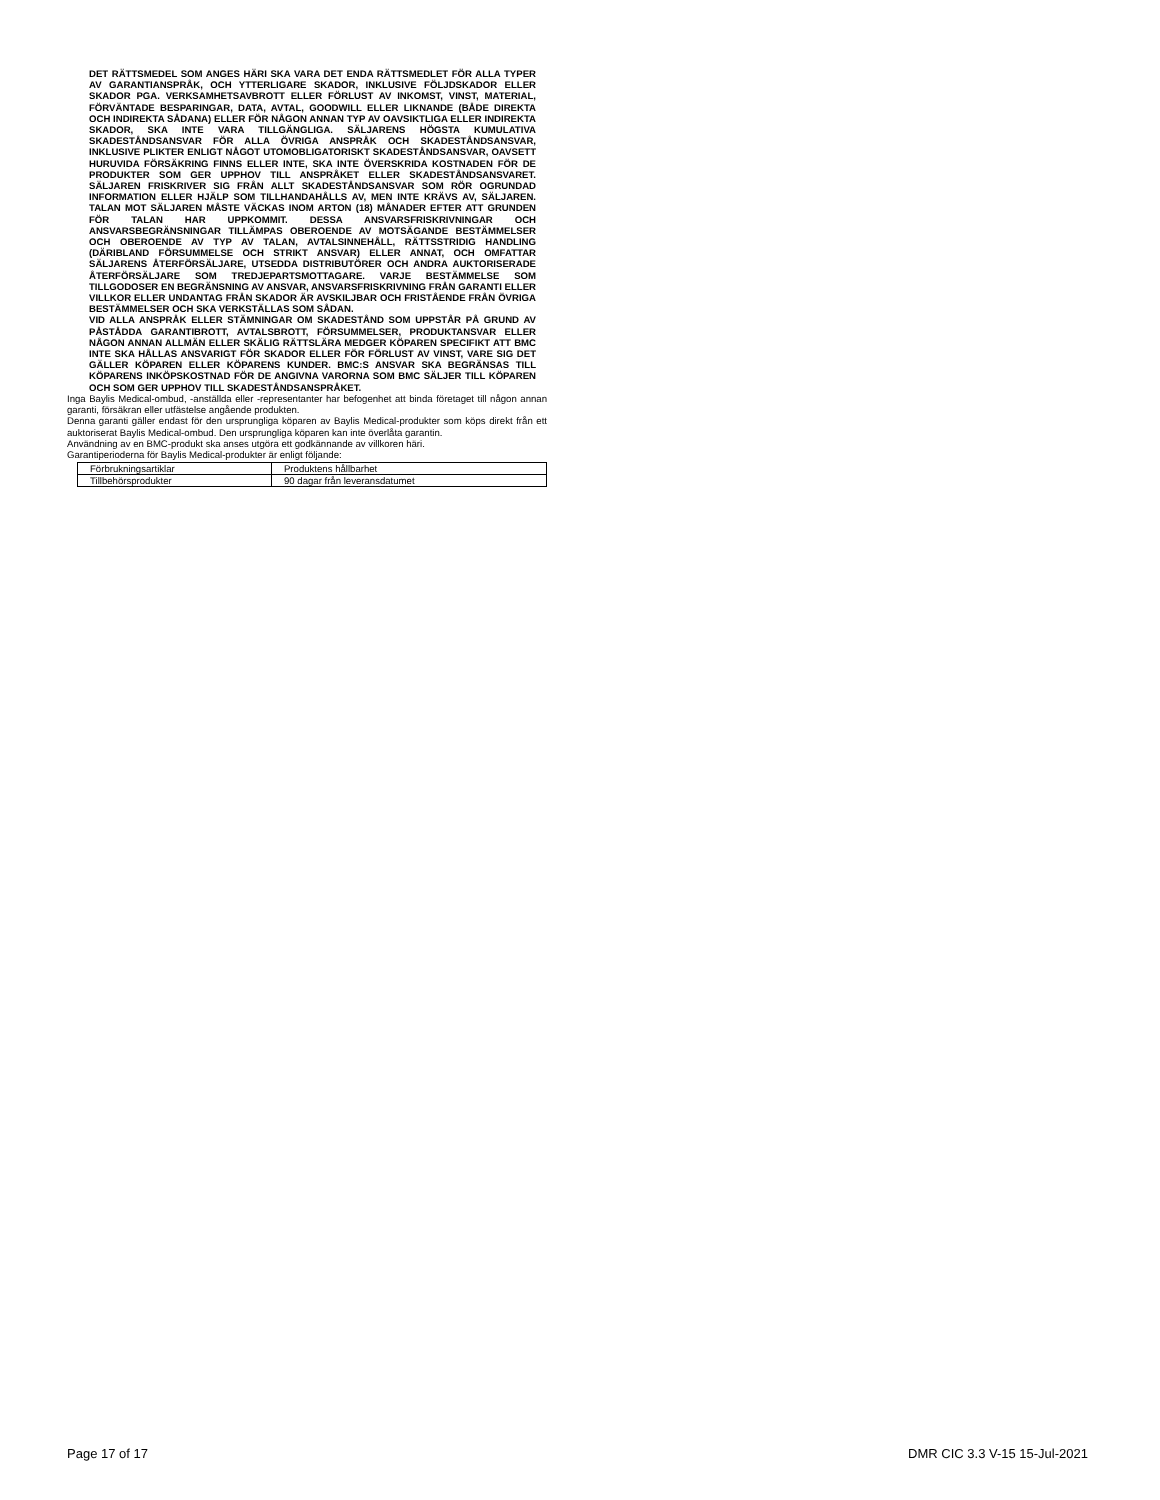DET RÄTTSMEDEL SOM ANGES HÄRI SKA VARA DET ENDA RÄTTSMEDLET FÖR ALLA TYPER AV GARANTIANSPRÅK, OCH YTTERLIGARE SKADOR, INKLUSIVE FÖLJDSKADOR ELLER SKADOR PGA. VERKSAMHETSAVBROTT ELLER FÖRLUST AV INKOMST, VINST, MATERIAL, FÖRVÄNTADE BESPARINGAR, DATA, AVTAL, GOODWILL ELLER LIKNANDE (BÅDE DIREKTA OCH INDIREKTA SÅDANA) ELLER FÖR NÅGON ANNAN TYP AV OAVSIKTLIGA ELLER INDIREKTA SKADOR, SKA INTE VARA TILLGÄNGLIGA. SÄLJARENS HÖGSTA KUMULATIVA SKADESTÅNDSANSVAR FÖR ALLA ÖVRIGA ANSPRÅK OCH SKADESTÅNDSANSVAR, INKLUSIVE PLIKTER ENLIGT NÅGOT UTOMOBLIGATORISKT SKADESTÅNDSANSVAR, OAVSETT HURUVIDA FÖRSÄKRING FINNS ELLER INTE, SKA INTE ÖVERSKRIDA KOSTNADEN FÖR DE PRODUKTER SOM GER UPPHOV TILL ANSPRÅKET ELLER SKADESTÅNDSANSVARET. SÄLJAREN FRISKRIVER SIG FRÅN ALLT SKADESTÅNDSANSVAR SOM RÖR OGRUNDAD INFORMATION ELLER HJÄLP SOM TILLHANDAHÅLLS AV, MEN INTE KRÄVS AV, SÄLJAREN. TALAN MOT SÄLJAREN MÅSTE VÄCKAS INOM ARTON (18) MÅNADER EFTER ATT GRUNDEN FÖR TALAN HAR UPPKOMMIT. DESSA ANSVARSFRISKRIVNINGAR OCH ANSVARSBEGRÄNSNINGAR TILLÄMPAS OBEROENDE AV MOTSÄGANDE BESTÄMMELSER OCH OBEROENDE AV TYP AV TALAN, AVTALSINNEHÅLL, RÄTTSSTRIDIG HANDLING (DÄRIBLAND FÖRSUMMELSE OCH STRIKT ANSVAR) ELLER ANNAT, OCH OMFATTAR SÄLJARENS ÅTERFÖRSÄLJARE, UTSEDDA DISTRIBUTÖRER OCH ANDRA AUKTORISERADE ÅTERFÖRSÄLJARE SOM TREDJEPARTSMOTTAGARE. VARJE BESTÄMMELSE SOM TILLGODOSER EN BEGRÄNSNING AV ANSVAR, ANSVARSFRISKRIVNING FRÅN GARANTI ELLER VILLKOR ELLER UNDANTAG FRÅN SKADOR ÄR AVSKILJBAR OCH FRISTÅENDE FRÅN ÖVRIGA BESTÄMMELSER OCH SKA VERKSTÄLLAS SOM SÅDAN.
VID ALLA ANSPRÅK ELLER STÄMNINGAR OM SKADESTÅND SOM UPPSTÅR PÅ GRUND AV PÅSTÅDDA GARANTIBROTT, AVTALSBROTT, FÖRSUMMELSER, PRODUKTANSVAR ELLER NÅGON ANNAN ALLMÄN ELLER SKÄLIG RÄTTSLÄRA MEDGER KÖPAREN SPECIFIKT ATT BMC INTE SKA HÅLLAS ANSVARIGT FÖR SKADOR ELLER FÖR FÖRLUST AV VINST, VARE SIG DET GÄLLER KÖPAREN ELLER KÖPARENS KUNDER. BMC:S ANSVAR SKA BEGRÄNSAS TILL KÖPARENS INKÖPSKOSTNAD FÖR DE ANGIVNA VARORNA SOM BMC SÄLJER TILL KÖPAREN OCH SOM GER UPPHOV TILL SKADESTÅNDSANSPRÅKET.
Inga Baylis Medical-ombud, -anställda eller -representanter har befogenhet att binda företaget till någon annan garanti, försäkran eller utfästelse angående produkten.
Denna garanti gäller endast för den ursprungliga köparen av Baylis Medical-produkter som köps direkt från ett auktoriserat Baylis Medical-ombud. Den ursprungliga köparen kan inte överlåta garantin.
Användning av en BMC-produkt ska anses utgöra ett godkännande av villkoren häri.
Garantiperioderna för Baylis Medical-produkter är enligt följande:
| Förbrukningsartiklar | Produktens hållbarhet |
| Tillbehörsprodukter | 90 dagar från leveransdatumet |
Page 17 of 17 DMR CIC 3.3 V-15 15-Jul-2021